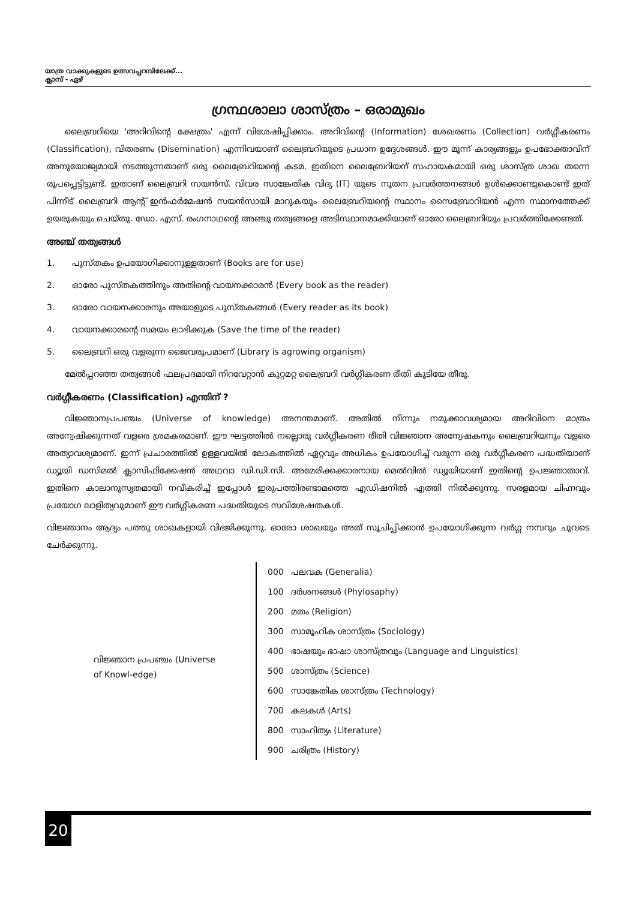യാത്ര വാക്കുകളുടെ ഉത്സവപ്പറമ്പിലേക്ക്...
ക്ലാസ് - ഏഴ്
ഗ്രന്ഥശാലാ ശാസ്ത്രം – ഒരാമുഖം
ലൈബ്രറിയെ 'അറിവിന്റെ ക്ഷേത്രം' എന്ന് വിശേഷിപ്പിക്കാം. അറിവിന്റെ (Information) ശേഖരണം (Collection) വർഗ്ഗീകരണം (Classification), വിതരണം (Disemination) എന്നിവയാണ് ലൈബ്രറിയുടെ പ്രധാന ഉദ്ദേശങ്ങൾ. ഈ മൂന്ന് കാര്യങ്ങളും ഉപഭോക്താവിന് അനുയോജ്യമായി നടത്തുന്നതാണ് ഒരു ലൈബ്രേറിയന്റെ കടമ. ഇതിനെ ലൈബ്രേറിയന് സഹായകമായി ഒരു ശാസ്ത്ര ശാഖ തന്നെ രൂപപ്പെട്ടിട്ടുണ്ട്. ഇതാണ് ലൈബ്രറി സയൻസ്. വിവര സാങ്കേതിക വിദ്യ (IT) യുടെ നൂതന പ്രവർത്തനങ്ങൾ ഉൾക്കൊണ്ടുകൊണ്ട് ഇത് പിന്നീട് ലൈബ്രറി ആന്റ് ഇൻഫർമേഷൻ സയൻസായി മാറുകയും ലൈബ്രേറിയന്റെ സ്ഥാനം സൈബ്രോറിയൻ എന്ന സ്ഥാനത്തേക്ക് ഉയരുകയും ചെയ്തു. ഡോ. എസ്. രംഗനാഥന്റെ അഞ്ചു തത്വങ്ങളെ അടിസ്ഥാനമാക്കിയാണ് ഓരോ ലൈബ്രറിയും പ്രവർത്തിക്കേണ്ടത്.
അഞ്ച് തത്വങ്ങൾ
1. പുസ്തകം ഉപയോഗിക്കാനുള്ളതാണ് (Books are for use)
2. ഓരോ പുസ്തകത്തിനും അതിന്റെ വായനക്കാരൻ (Every book as the reader)
3. ഓരോ വായനക്കാരനും അയാളുടെ പുസ്തകങ്ങൾ (Every reader as its book)
4. വായനക്കാരന്റെ സമയം ലാഭിക്കുക (Save the time of the reader)
5. ലൈബ്രറി ഒരു വളരുന്ന ജൈവരൂപമാണ് (Library is agrowing organism)
മേൽപ്പറഞ്ഞ തത്വങ്ങൾ ഫലപ്രദമായി നിറവേറ്റാൻ കുറ്റമറ്റ ലൈബ്രറി വർഗ്ഗീകരണ രീതി കൂടിയേ തീരൂ.
വർഗ്ഗീകരണം (Classification) എന്തിന് ?
വിജ്ഞാനപ്രപഞ്ചം (Universe of knowledge) അനന്തമാണ്. അതിൽ നിന്നും നമുക്കാവശ്യമായ അറിവിനെ മാത്രം അന്വേഷിക്കുന്നത് വളരെ ശ്രമകരമാണ്. ഈ ഘട്ടത്തിൽ നല്ലൊരു വർഗ്ഗീകരണ രീതി വിജ്ഞാന അന്വേഷകനും ലൈബ്രറിയനും വളരെ അത്യാവശ്യമാണ്. ഇന്ന് പ്രചാരത്തിൽ ഉള്ളവയിൽ ലോകത്തിൽ ഏറ്റവും അധികം ഉപയോഗിച്ച് വരുന്ന ഒരു വർഗ്ഗീകരണ പദ്ധതിയാണ് ഡ്യൂയി ഡസിമൽ ക്ലാസിഫിക്കേഷൻ അഥവാ ഡി.ഡി.സി. അമേരിക്കക്കാരനായ മെൽവിൽ ഡ്യൂയിയാണ് ഇതിന്റെ ഉപജ്ഞാതാവ്. ഇതിനെ കാലാനുസൃതമായി നവീകരിച്ച് ഇപ്പോൾ ഇരുപത്തിരണ്ടാമത്തെ എഡിഷനിൽ എത്തി നിൽക്കുന്നു. സരളമായ ചിഹ്നവും പ്രയോഗ ലാളിത്യവുമാണ് ഈ വർഗ്ഗീകരണ പദ്ധതിയുടെ സവിശേഷതകൾ.
വിജ്ഞാനം ആദ്യം പത്തു ശാഖകളായി വിഭജിക്കുന്നു. ഓരോ ശാഖയും അത് സൂചിപ്പിക്കാൻ ഉപയോഗിക്കുന്ന വർഗ്ഗ നമ്പറും ചുവടെ ചേർക്കുന്നു.
വിജ്ഞാന പ്രപഞ്ചം (Universe of Knowl-edge)
| 000 | പലവക (Generalia) |
| 100 | ദർശനങ്ങൾ (Phylosaphy) |
| 200 | മതം (Religion) |
| 300 | സാമൂഹിക ശാസ്ത്രം (Sociology) |
| 400 | ഭാഷയും ഭാഷാ ശാസ്ത്രവും (Language and Linguistics) |
| 500 | ശാസ്ത്രം (Science) |
| 600 | സാങ്കേതിക ശാസ്ത്രം (Technology) |
| 700 | കലകൾ (Arts) |
| 800 | സാഹിത്യം (Literature) |
| 900 | ചരിത്രം (History) |
20